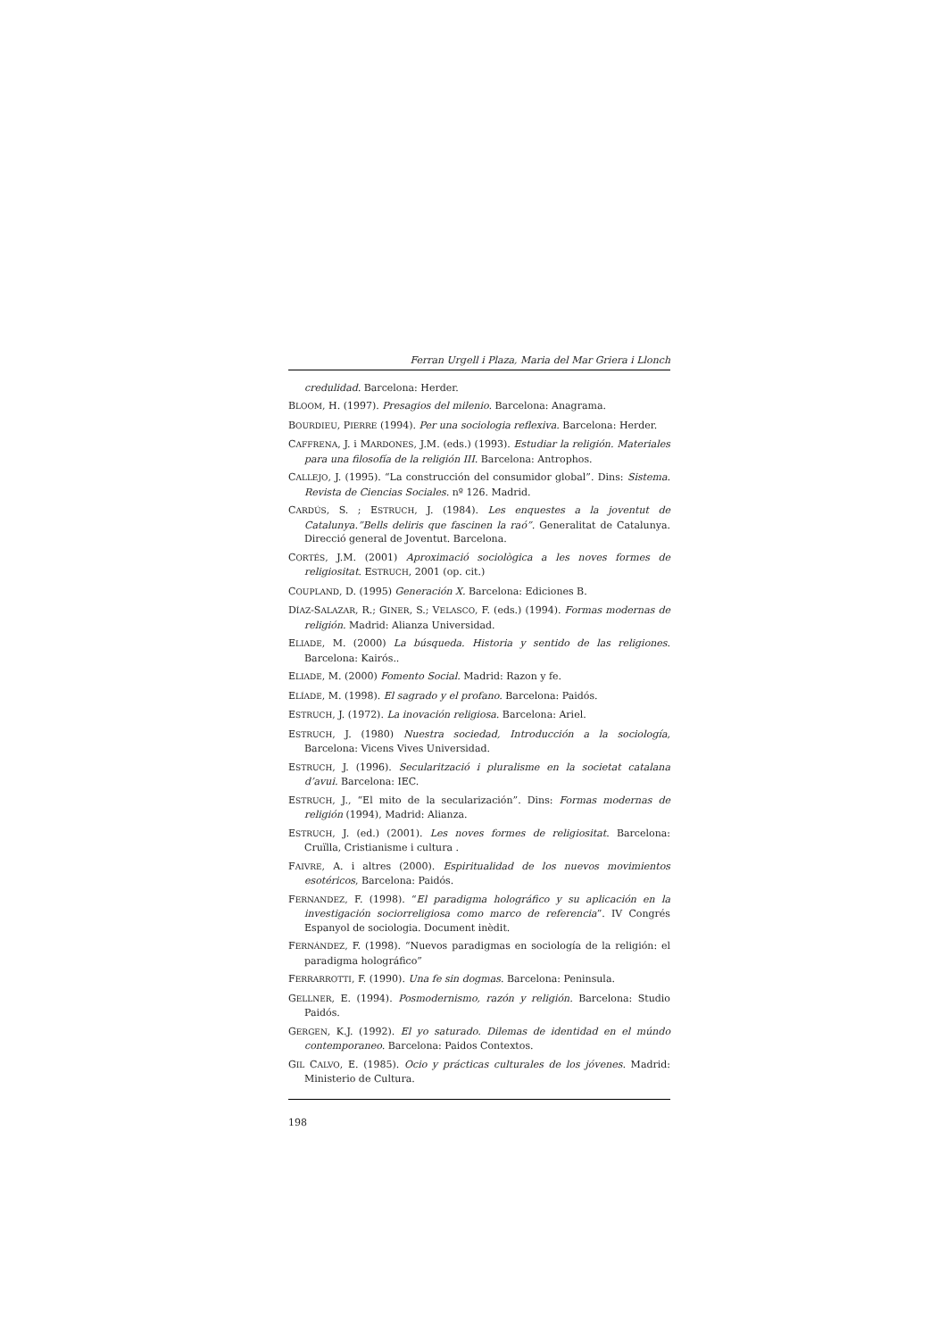Ferran Urgell i Plaza, Maria del Mar Griera i Llonch
credulidad. Barcelona: Herder.
BLOOM, H. (1997). Presagios del milenio. Barcelona: Anagrama.
BOURDIEU, PIERRE (1994). Per una sociologia reflexiva. Barcelona: Herder.
CAFFRENA, J. i MARDONES, J.M. (eds.) (1993). Estudiar la religión. Materiales para una filosofía de la religión III. Barcelona: Antrophos.
CALLEJO, J. (1995). “La construcción del consumidor global”. Dins: Sistema. Revista de Ciencias Sociales. nº 126. Madrid.
CARDÚS, S. ; ESTRUCH, J. (1984). Les enquestes a la joventut de Catalunya.”Bells deliris que fascinen la raó”. Generalitat de Catalunya. Direcció general de Joventut. Barcelona.
CORTÉS, J.M. (2001) Aproximació sociològica a les noves formes de religiositat. ESTRUCH, 2001 (op. cit.)
COUPLAND, D. (1995) Generación X. Barcelona: Ediciones B.
DÍAZ-SALAZAR, R.; GINER, S.; VELASCO, F. (eds.) (1994). Formas modernas de religión. Madrid: Alianza Universidad.
ELIADE, M. (2000) La búsqueda. Historia y sentido de las religiones. Barcelona: Kairós..
ELIADE, M. (2000) Fomento Social. Madrid: Razon y fe.
ELÍADE, M. (1998). El sagrado y el profano. Barcelona: Paidós.
ESTRUCH, J. (1972). La inovación religiosa. Barcelona: Ariel.
ESTRUCH, J. (1980) Nuestra sociedad, Introducción a la sociología, Barcelona: Vicens Vives Universidad.
ESTRUCH, J. (1996). Secularització i pluralisme en la societat catalana d’avui. Barcelona: IEC.
ESTRUCH, J., “El mito de la secularización”. Dins: Formas modernas de religión (1994), Madrid: Alianza.
ESTRUCH, J. (ed.) (2001). Les noves formes de religiositat. Barcelona: Cruïlla, Cristianisme i cultura .
FAIVRE, A. i altres (2000). Espiritualidad de los nuevos movimientos esotéricos, Barcelona: Paidós.
FERNANDEZ, F. (1998). “El paradigma holográfico y su aplicación en la investigación sociorreligiosa como marco de referencia”. IV Congrés Espanyol de sociologia. Document inèdit.
FERNÁNDEZ, F. (1998). “Nuevos paradigmas en sociología de la religión: el paradigma holográfico”
FERRARROTTI, F. (1990). Una fe sin dogmas. Barcelona: Peninsula.
GELLNER, E. (1994). Posmodernismo, razón y religión. Barcelona: Studio Paidós.
GERGEN, K.J. (1992). El yo saturado. Dilemas de identidad en el múndo contemporaneo. Barcelona: Paidos Contextos.
GIL CALVO, E. (1985). Ocio y prácticas culturales de los jóvenes. Madrid: Ministerio de Cultura.
198